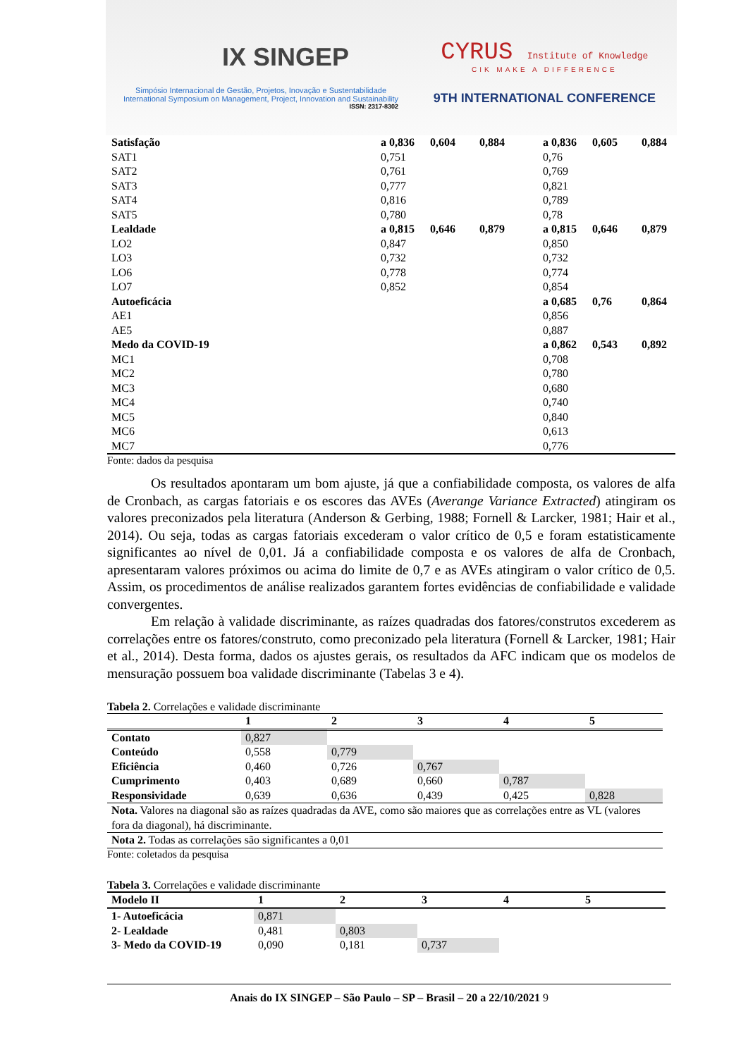IX SINGEP
Simpósio Internacional de Gestão, Projetos, Inovação e Sustentabilidade
International Symposium on Management, Project, Innovation and Sustainability
ISSN: 2317-8302
CYRUS Institute of Knowledge
CIK MAKE A DIFFERENCE
9TH INTERNATIONAL CONFERENCE
| Satisfação | a 0,836 | 0,604 | 0,884 | a 0,836 | 0,605 | 0,884 |
| SAT1 | 0,751 | | | 0,76 | | |
| SAT2 | 0,761 | | | 0,769 | | |
| SAT3 | 0,777 | | | 0,821 | | |
| SAT4 | 0,816 | | | 0,789 | | |
| SAT5 | 0,780 | | | 0,78 | | |
| Lealdade | a 0,815 | 0,646 | 0,879 | a 0,815 | 0,646 | 0,879 |
| LO2 | 0,847 | | | 0,850 | | |
| LO3 | 0,732 | | | 0,732 | | |
| LO6 | 0,778 | | | 0,774 | | |
| LO7 | 0,852 | | | 0,854 | | |
| Autoeficácia | | | | a 0,685 | 0,76 | 0,864 |
| AE1 | | | | 0,856 | | |
| AE5 | | | | 0,887 | | |
| Medo da COVID-19 | | | | a 0,862 | 0,543 | 0,892 |
| MC1 | | | | 0,708 | | |
| MC2 | | | | 0,780 | | |
| MC3 | | | | 0,680 | | |
| MC4 | | | | 0,740 | | |
| MC5 | | | | 0,840 | | |
| MC6 | | | | 0,613 | | |
| MC7 | | | | 0,776 | | |
Fonte: dados da pesquisa
Os resultados apontaram um bom ajuste, já que a confiabilidade composta, os valores de alfa de Cronbach, as cargas fatoriais e os escores das AVEs (Averange Variance Extracted) atingiram os valores preconizados pela literatura (Anderson & Gerbing, 1988; Fornell & Larcker, 1981; Hair et al., 2014). Ou seja, todas as cargas fatoriais excederam o valor crítico de 0,5 e foram estatisticamente significantes ao nível de 0,01. Já a confiabilidade composta e os valores de alfa de Cronbach, apresentaram valores próximos ou acima do limite de 0,7 e as AVEs atingiram o valor crítico de 0,5. Assim, os procedimentos de análise realizados garantem fortes evidências de confiabilidade e validade convergentes.
Em relação à validade discriminante, as raízes quadradas dos fatores/construtos excederem as correlações entre os fatores/construto, como preconizado pela literatura (Fornell & Larcker, 1981; Hair et al., 2014). Desta forma, dados os ajustes gerais, os resultados da AFC indicam que os modelos de mensuração possuem boa validade discriminante (Tabelas 3 e 4).
Tabela 2. Correlações e validade discriminante
| | 1 | 2 | 3 | 4 | 5 |
| --- | --- | --- | --- | --- | --- |
| Contato | 0,827 | | | | |
| Conteúdo | 0,558 | 0,779 | | | |
| Eficiência | 0,460 | 0,726 | 0,767 | | |
| Cumprimento | 0,403 | 0,689 | 0,660 | 0,787 | |
| Responsividade | 0,639 | 0,636 | 0,439 | 0,425 | 0,828 |
| Nota. Valores na diagonal são as raízes quadradas da AVE, como são maiores que as correlações entre as VL (valores fora da diagonal), há discriminante. | | | | | |
| Nota 2. Todas as correlações são significantes a 0,01 | | | | | |
Fonte: coletados da pesquisa
Tabela 3. Correlações e validade discriminante
| Modelo II | 1 | 2 | 3 | 4 | 5 |
| --- | --- | --- | --- | --- | --- |
| 1- Autoeficácia | 0,871 | | | | |
| 2- Lealdade | 0,481 | 0,803 | | | |
| 3- Medo da COVID-19 | 0,090 | 0,181 | 0,737 | | |
Anais do IX SINGEP – São Paulo – SP – Brasil – 20 a 22/10/2021 9